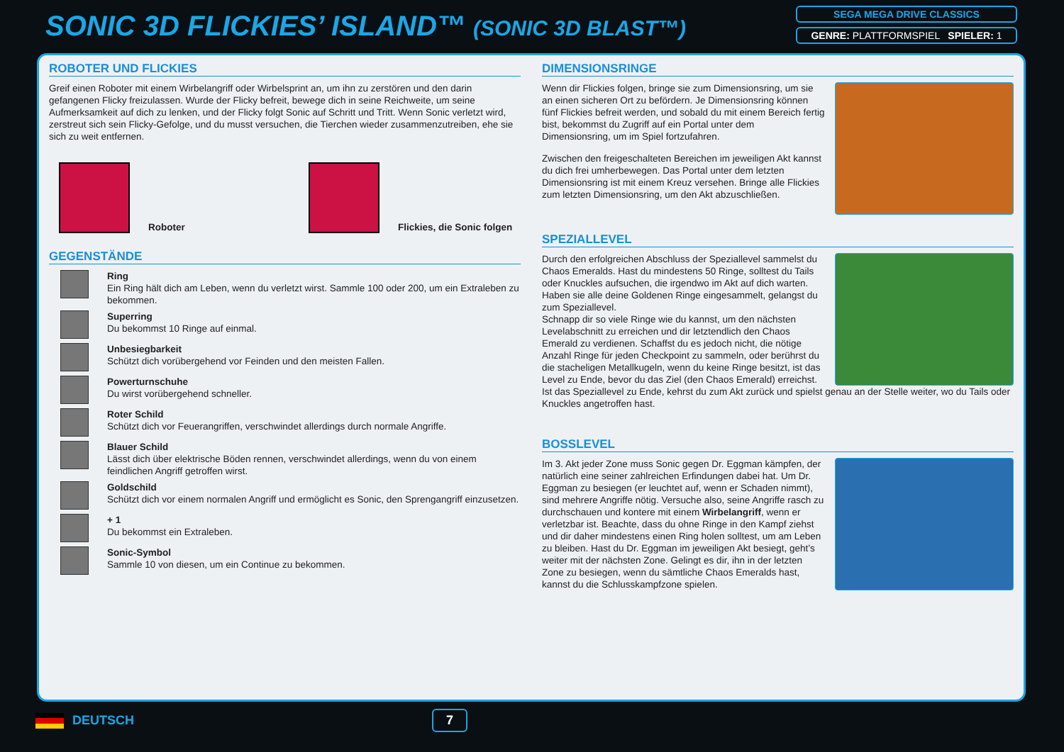SONIC 3D FLICKIES’ ISLAND™ (SONIC 3D BLAST™)
SEGA MEGA DRIVE CLASSICS
GENRE: PLATTFORMSPIEL SPIELER: 1
ROBOTER UND FLICKIES
Greif einen Roboter mit einem Wirbelangriff oder Wirbelsprint an, um ihn zu zerstören und den darin gefangenen Flicky freizulassen. Wurde der Flicky befreit, bewege dich in seine Reichweite, um seine Aufmerksamkeit auf dich zu lenken, und der Flicky folgt Sonic auf Schritt und Tritt. Wenn Sonic verletzt wird, zerstreut sich sein Flicky-Gefolge, und du musst versuchen, die Tierchen wieder zusammenzutreiben, ehe sie sich zu weit entfernen.
Roboter
Flickies, die Sonic folgen
GEGENSTÄNDE
Ring
Ein Ring hält dich am Leben, wenn du verletzt wirst. Sammle 100 oder 200, um ein Extraleben zu bekommen.
Superring
Du bekommst 10 Ringe auf einmal.
Unbesiegbarkeit
Schützt dich vorübergehend vor Feinden und den meisten Fallen.
Powerturnschuhe
Du wirst vorübergehend schneller.
Roter Schild
Schützt dich vor Feuerangriffen, verschwindet allerdings durch normale Angriffe.
Blauer Schild
Lässt dich über elektrische Böden rennen, verschwindet allerdings, wenn du von einem feindlichen Angriff getroffen wirst.
Goldschild
Schützt dich vor einem normalen Angriff und ermöglicht es Sonic, den Sprengangriff einzusetzen.
+ 1
Du bekommst ein Extraleben.
Sonic-Symbol
Sammle 10 von diesen, um ein Continue zu bekommen.
DIMENSIONSRINGE
Wenn dir Flickies folgen, bringe sie zum Dimensionsring, um sie an einen sicheren Ort zu befördern. Je Dimensionsring können fünf Flickies befreit werden, und sobald du mit einem Bereich fertig bist, bekommst du Zugriff auf ein Portal unter dem Dimensionsring, um im Spiel fortzufahren.
Zwischen den freigeschalteten Bereichen im jeweiligen Akt kannst du dich frei umherbewegen. Das Portal unter dem letzten Dimensionsring ist mit einem Kreuz versehen. Bringe alle Flickies zum letzten Dimensionsring, um den Akt abzuschließen.
SPEZIALLEVEL
Durch den erfolgreichen Abschluss der Speziallevel sammelst du Chaos Emeralds. Hast du mindestens 50 Ringe, solltest du Tails oder Knuckles aufsuchen, die irgendwo im Akt auf dich warten. Haben sie alle deine Goldenen Ringe eingesammelt, gelangst du zum Speziallevel.
Schnapp dir so viele Ringe wie du kannst, um den nächsten Levelabschnitt zu erreichen und dir letztendlich den Chaos Emerald zu verdienen. Schaffst du es jedoch nicht, die nötige Anzahl Ringe für jeden Checkpoint zu sammeln, oder berührst du die stacheligen Metallkugeln, wenn du keine Ringe besitzt, ist das Level zu Ende, bevor du das Ziel (den Chaos Emerald) erreichst.
Ist das Speziallevel zu Ende, kehrst du zum Akt zurück und spielst genau an der Stelle weiter, wo du Tails oder Knuckles angetroffen hast.
BOSSLEVEL
Im 3. Akt jeder Zone muss Sonic gegen Dr. Eggman kämpfen, der natürlich eine seiner zahlreichen Erfindungen dabei hat. Um Dr. Eggman zu besiegen (er leuchtet auf, wenn er Schaden nimmt), sind mehrere Angriffe nötig. Versuche also, seine Angriffe rasch zu durchschauen und kontere mit einem Wirbelangriff, wenn er verletzbar ist. Beachte, dass du ohne Ringe in den Kampf ziehst und dir daher mindestens einen Ring holen solltest, um am Leben zu bleiben. Hast du Dr. Eggman im jeweiligen Akt besiegt, geht’s weiter mit der nächsten Zone. Gelingt es dir, ihn in der letzten Zone zu besiegen, wenn du sämtliche Chaos Emeralds hast, kannst du die Schlusskampfzone spielen.
DEUTSCH 7